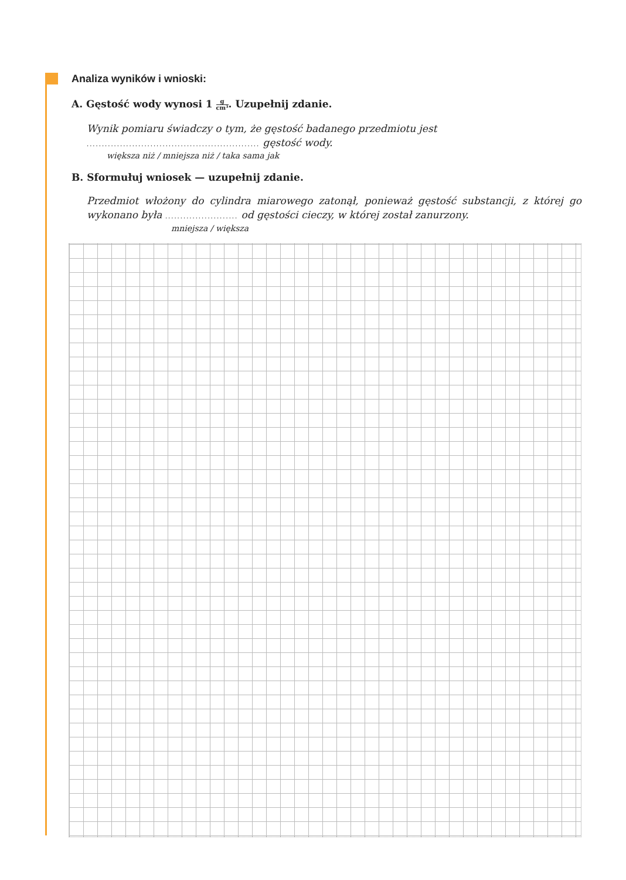Analiza wyników i wnioski:
A. Gęstość wody wynosi 1 g cm³. Uzupełnij zdanie.
Wynik pomiaru świadczy o tym, że gęstość badanego przedmiotu jest
......................................................... gęstość wody.
większa niż / mniejsza niż / taka sama jak
B. Sformułuj wniosek — uzupełnij zdanie.
Przedmiot włożony do cylindra miarowego zatonął, ponieważ gęstość substancji, z której go wykonano była ........................ od gęstości cieczy, w której został zanurzony.
mniejsza / większa